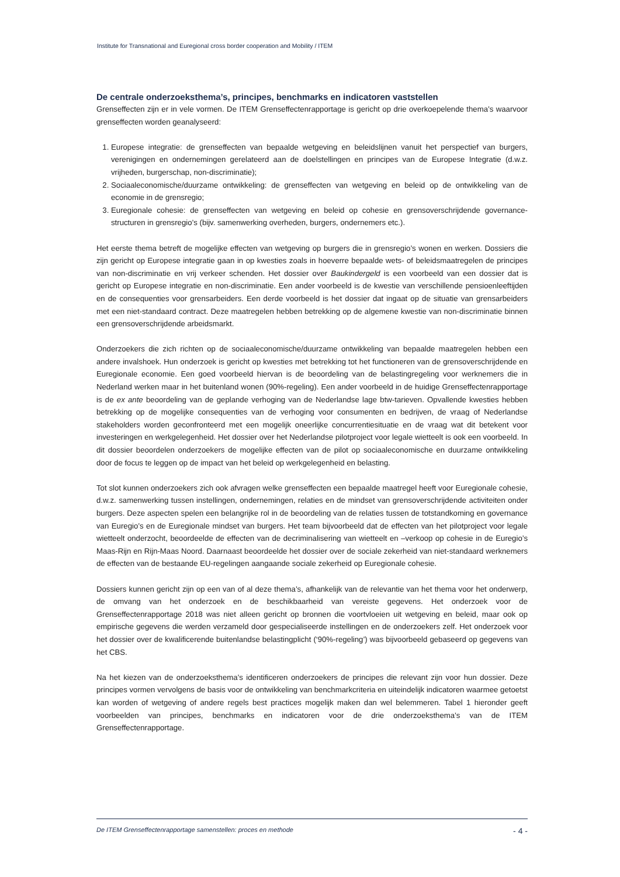Institute for Transnational and Euregional cross border cooperation and Mobility / ITEM
De centrale onderzoeksthema’s, principes, benchmarks en indicatoren vaststellen
Grenseffecten zijn er in vele vormen. De ITEM Grenseffectenrapportage is gericht op drie overkoepelende thema’s waarvoor grenseffecten worden geanalyseerd:
1. Europese integratie: de grenseffecten van bepaalde wetgeving en beleidslijnen vanuit het perspectief van burgers, verenigingen en ondernemingen gerelateerd aan de doelstellingen en principes van de Europese Integratie (d.w.z. vrijheden, burgerschap, non-discriminatie);
2. Sociaaleconomische/duurzame ontwikkeling: de grenseffecten van wetgeving en beleid op de ontwikkeling van de economie in de grensregio;
3. Euregionale cohesie: de grenseffecten van wetgeving en beleid op cohesie en grensoverschrijdende governance-structuren in grensregio’s (bijv. samenwerking overheden, burgers, ondernemers etc.).
Het eerste thema betreft de mogelijke effecten van wetgeving op burgers die in grensregio’s wonen en werken. Dossiers die zijn gericht op Europese integratie gaan in op kwesties zoals in hoeverre bepaalde wets- of beleidsmaatregelen de principes van non-discriminatie en vrij verkeer schenden. Het dossier over Baukindergeld is een voorbeeld van een dossier dat is gericht op Europese integratie en non-discriminatie. Een ander voorbeeld is de kwestie van verschillende pensioenleeftijden en de consequenties voor grensarbeiders. Een derde voorbeeld is het dossier dat ingaat op de situatie van grensarbeiders met een niet-standaard contract. Deze maatregelen hebben betrekking op de algemene kwestie van non-discriminatie binnen een grensoverschrijdende arbeidsmarkt.
Onderzoekers die zich richten op de sociaaleconomische/duurzame ontwikkeling van bepaalde maatregelen hebben een andere invalshoek. Hun onderzoek is gericht op kwesties met betrekking tot het functioneren van de grensoverschrijdende en Euregionale economie. Een goed voorbeeld hiervan is de beoordeling van de belastingregeling voor werknemers die in Nederland werken maar in het buitenland wonen (90%-regeling). Een ander voorbeeld in de huidige Grenseffectenrapportage is de ex ante beoordeling van de geplande verhoging van de Nederlandse lage btw-tarieven. Opvallende kwesties hebben betrekking op de mogelijke consequenties van de verhoging voor consumenten en bedrijven, de vraag of Nederlandse stakeholders worden geconfronteerd met een mogelijk oneerlijke concurrentiesituatie en de vraag wat dit betekent voor investeringen en werkgelegenheid. Het dossier over het Nederlandse pilotproject voor legale wietteelt is ook een voorbeeld. In dit dossier beoordelen onderzoekers de mogelijke effecten van de pilot op sociaaleconomische en duurzame ontwikkeling door de focus te leggen op de impact van het beleid op werkgelegenheid en belasting.
Tot slot kunnen onderzoekers zich ook afvragen welke grenseffecten een bepaalde maatregel heeft voor Euregionale cohesie, d.w.z. samenwerking tussen instellingen, ondernemingen, relaties en de mindset van grensoverschrijdende activiteiten onder burgers. Deze aspecten spelen een belangrijke rol in de beoordeling van de relaties tussen de totstandkoming en governance van Euregio’s en de Euregionale mindset van burgers. Het team bijvoorbeeld dat de effecten van het pilotproject voor legale wietteelt onderzocht, beoordeelde de effecten van de decriminalisering van wietteelt en –verkoop op cohesie in de Euregio’s Maas-Rijn en Rijn-Maas Noord. Daarnaast beoordeelde het dossier over de sociale zekerheid van niet-standaard werknemers de effecten van de bestaande EU-regelingen aangaande sociale zekerheid op Euregionale cohesie.
Dossiers kunnen gericht zijn op een van of al deze thema’s, afhankelijk van de relevantie van het thema voor het onderwerp, de omvang van het onderzoek en de beschikbaarheid van vereiste gegevens. Het onderzoek voor de Grenseffectenrapportage 2018 was niet alleen gericht op bronnen die voortvloeien uit wetgeving en beleid, maar ook op empirische gegevens die werden verzameld door gespecialiseerde instellingen en de onderzoekers zelf. Het onderzoek voor het dossier over de kwalificerende buitenlandse belastingplicht (‘90%-regeling’) was bijvoorbeeld gebaseerd op gegevens van het CBS.
Na het kiezen van de onderzoeksthema’s identificeren onderzoekers de principes die relevant zijn voor hun dossier. Deze principes vormen vervolgens de basis voor de ontwikkeling van benchmarkcriteria en uiteindelijk indicatoren waarmee getoetst kan worden of wetgeving of andere regels best practices mogelijk maken dan wel belemmeren. Tabel 1 hieronder geeft voorbeelden van principes, benchmarks en indicatoren voor de drie onderzoeksthema’s van de ITEM Grenseffectenrapportage.
De ITEM Grenseffectenrapportage samenstellen: proces en methode - 4 -